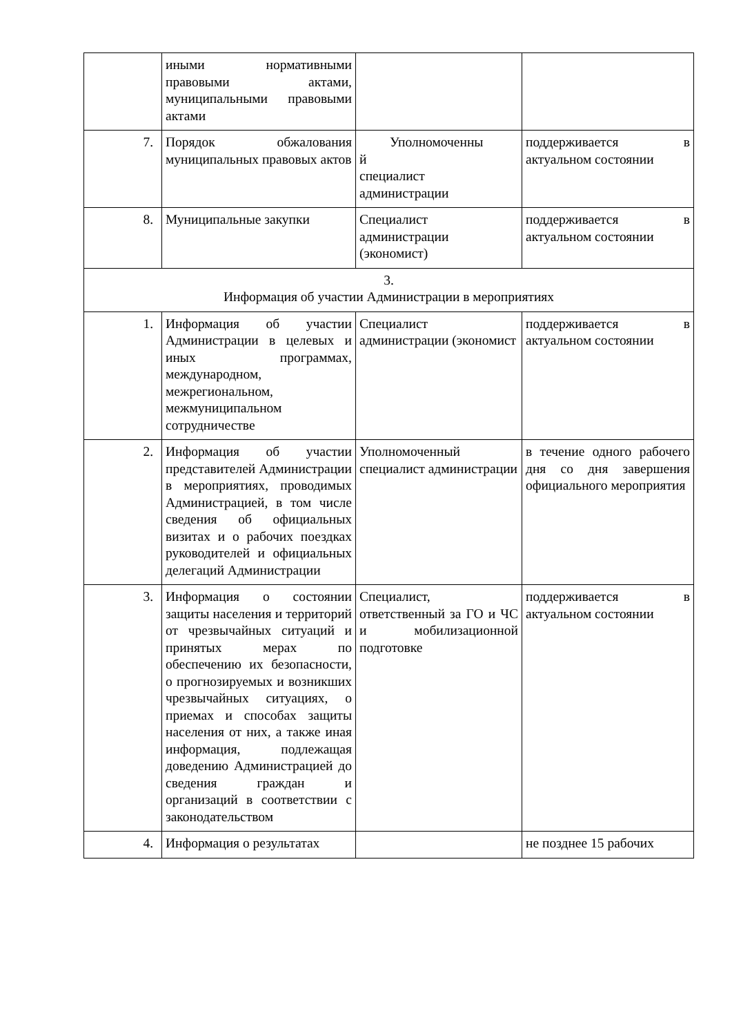| | иными нормативными правовыми актами, муниципальными правовыми актами | | |
| 7. | Порядок обжалования муниципальных правовых актов | Уполномоченны й специалист администрации | поддерживается в актуальном состоянии |
| 8. | Муниципальные закупки | Специалист администрации (экономист) | поддерживается в актуальном состоянии |
| 3. Информация об участии Администрации в мероприятиях | | | |
| 1. | Информация об участии Администрации в целевых и иных программах, международном, межрегиональном, межмуниципальном сотрудничестве | Специалист администрации (экономист | поддерживается в актуальном состоянии |
| 2. | Информация об участии представителей Администрации в мероприятиях, проводимых Администрацией, в том числе сведения об официальных визитах и о рабочих поездках руководителей и официальных делегаций Администрации | Уполномоченный специалист администрации | в течение одного рабочего дня со дня завершения официального мероприятия |
| 3. | Информация о состоянии защиты населения и территорий от чрезвычайных ситуаций и принятых мерах по обеспечению их безопасности, о прогнозируемых и возникших чрезвычайных ситуациях, о приемах и способах защиты населения от них, а также иная информация, подлежащая доведению Администрацией до сведения граждан и организаций в соответствии с законодательством | Специалист, ответственный за ГО и ЧС и мобилизационной подготовке | поддерживается в актуальном состоянии |
| 4. | Информация о результатах | | не позднее 15 рабочих |